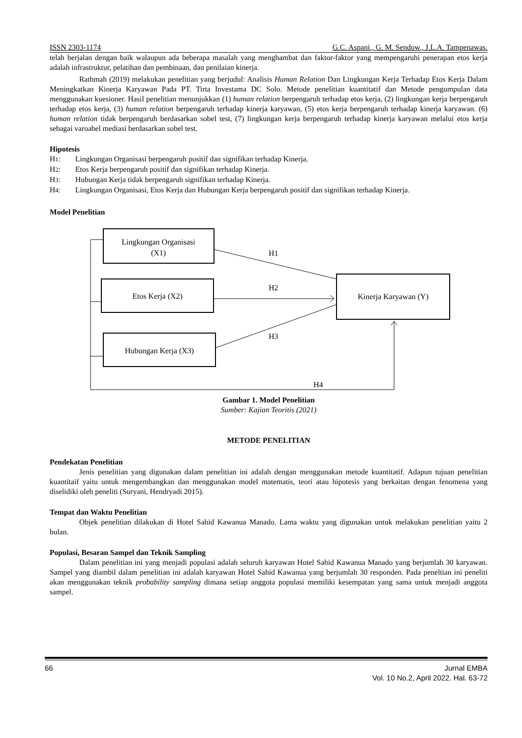ISSN 2303-1174 G.C. Aspani., G. M. Sendow., J.L.A. Tampenawas.
telah berjalan dengan baik walaupun ada beberapa masalah yang menghambat dan faktor-faktor yang mempengaruhi penerapan etos kerja adalah infrastruktur, pelatihan dan pembinaan, dan penilaian kinerja.
Rathmah (2019) melakukan penelitian yang berjudul: Analisis Human Relation Dan Lingkungan Kerja Terhadap Etos Kerja Dalam Meningkatkan Kinerja Karyawan Pada PT. Tirta Investama DC Solo. Metode penelitian kuantitatif dan Metode pengumpulan data menggunakan kuesioner. Hasil penelitian menunjukkan (1) human relation berpengaruh terhadap etos kerja, (2) lingkungan kerja berpengaruh terhadap etos kerja, (3) human relation berpengaruh terhadap kinerja karyawan, (5) etos kerja berpengaruh terhadap kinerja karyawan. (6) human relation tidak berpengaruh berdasarkan sobel test, (7) lingkungan kerja berpengaruh terhadap kinerja karyawan melalui etos kerja sebagai varoabel mediasi berdasarkan sobel test.
Hipotesis
H1: Lingkungan Organisasi berpengaruh positif dan signifikan terhadap Kinerja.
H2: Etos Kerja berpengaruh positif dan signifikan terhadap Kinerja.
H3: Hubungan Kerja tidak berpengaruh signifikan terhadap Kinerja.
H4: Lingkungan Organisasi, Etos Kerja dan Hubungan Kerja berpengaruh positif dan signifikan terhadap Kinerja.
Model Penelitian
Lingkungan Organisasi
(X1)
Etos Kerja (X2)
Hubungan Kerja (X3)
Kinerja Karyawan (Y)
H1
H2
H3
H4
Gambar 1. Model Penelitian
Sumber: Kajian Teoritis (2021)
METODE PENELITIAN
Pendekatan Penelitian
Jenis penelitian yang digunakan dalam penelitian ini adalah dengan menggunakan metode kuantitatif. Adapun tujuan penelitian kuantitaif yaitu untuk mengembangkan dan menggunakan model matematis, teori atau hipotesis yang berkaitan dengan fenomena yang diselidiki oleh peneliti (Suryani, Hendryadi 2015).
Tempat dan Waktu Penelitian
Objek penelitian dilakukan di Hotel Sahid Kawanua Manado. Lama waktu yang digunakan untuk melakukan penelitian yaitu 2 bulan.
Populasi, Besaran Sampel dan Teknik Sampling
Dalam penelitian ini yang menjadi populasi adalah seluruh karyawan Hotel Sahid Kawanua Manado yang berjumlah 30 karyawan. Sampel yang diambil dalam penelitian ini adalah karyawan Hotel Sahid Kawanua yang berjumlah 30 responden. Pada peneltian ini peneliti akan menggunakan teknik probability sampling dimana setiap anggota populasi memiliki kesempatan yang sama untuk menjadi anggota sampel.
66 Jurnal EMBA
Vol. 10 No.2, April 2022. Hal. 63-72